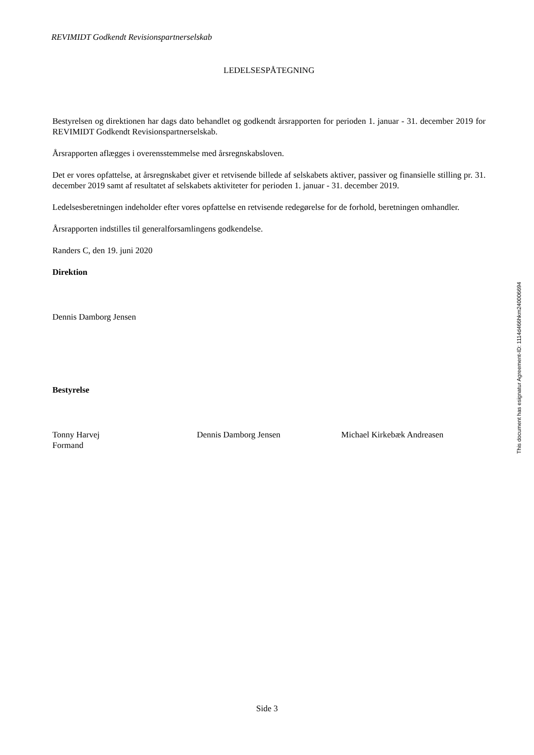REVIMIDT Godkendt Revisionspartnerselskab
LEDELSESPÅTEGNING
Bestyrelsen og direktionen har dags dato behandlet og godkendt årsrapporten for perioden 1. januar - 31. december 2019 for REVIMIDT Godkendt Revisionspartnerselskab.
Årsrapporten aflægges i overensstemmelse med årsregnskabsloven.
Det er vores opfattelse, at årsregnskabet giver et retvisende billede af selskabets aktiver, passiver og finansielle stilling pr. 31. december 2019 samt af resultatet af selskabets aktiviteter for perioden 1. januar - 31. december 2019.
Ledelsesberetningen indeholder efter vores opfattelse en retvisende redegørelse for de forhold, beretningen omhandler.
Årsrapporten indstilles til generalforsamlingens godkendelse.
Randers C, den 19. juni 2020
Direktion
Dennis Damborg Jensen
Bestyrelse
Tonny Harvej
Formand
Dennis Damborg Jensen Michael Kirkebæk Andreasen
This document has esignatur Agreement-ID: 1114d466hkm240006694
Side 3